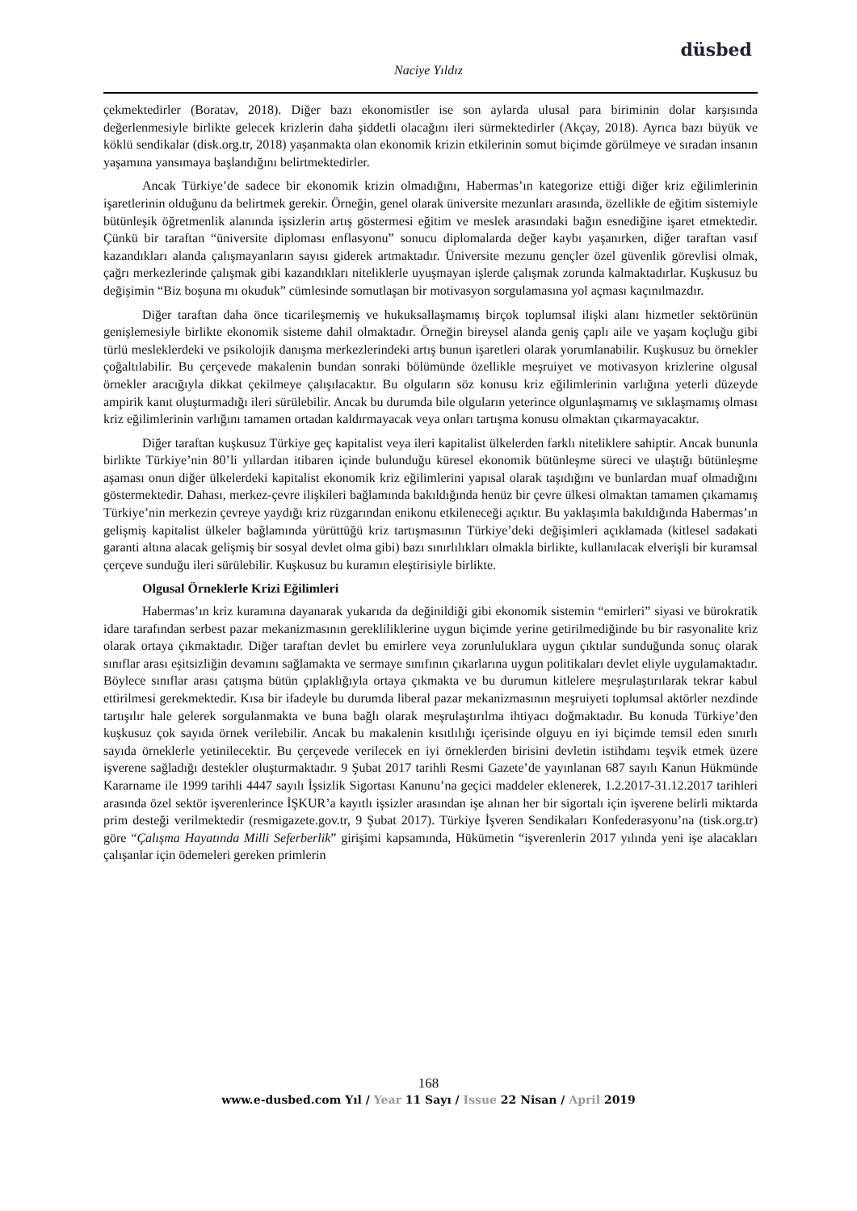düsbed
Naciye Yıldız
çekmektedirler (Boratav, 2018). Diğer bazı ekonomistler ise son aylarda ulusal para biriminin dolar karşısında değerlenmesiyle birlikte gelecek krizlerin daha şiddetli olacağını ileri sürmektedirler (Akçay, 2018). Ayrıca bazı büyük ve köklü sendikalar (disk.org.tr, 2018) yaşanmakta olan ekonomik krizin etkilerinin somut biçimde görülmeye ve sıradan insanın yaşamına yansımaya başlandığını belirtmektedirler.
Ancak Türkiye’de sadece bir ekonomik krizin olmadığını, Habermas’ın kategorize ettiği diğer kriz eğilimlerinin işaretlerinin olduğunu da belirtmek gerekir. Örneğin, genel olarak üniversite mezunları arasında, özellikle de eğitim sistemiyle bütünleşik öğretmenlik alanında işsizlerin artış göstermesi eğitim ve meslek arasındaki bağın esnediğine işaret etmektedir. Çünkü bir taraftan “üniversite diploması enflasyonu” sonucu diplomalarda değer kaybı yaşanırken, diğer taraftan vasıf kazandıkları alanda çalışmayanların sayısı giderek artmaktadır. Üniversite mezunu gençler özel güvenlik görevlisi olmak, çağrı merkezlerinde çalışmak gibi kazandıkları niteliklerle uyuşmayan işlerde çalışmak zorunda kalmaktadırlar. Kuşkusuz bu değişimin “Biz boşuna mı okuduk” cümlesinde somutlaşan bir motivasyon sorgulamasına yol açması kaçınılmazdır.
Diğer taraftan daha önce ticarileşmemiş ve hukuksallaşmamış birçok toplumsal ilişki alanı hizmetler sektörünün genişlemesiyle birlikte ekonomik sisteme dahil olmaktadır. Örneğin bireysel alanda geniş çaplı aile ve yaşam koçluğu gibi türlü mesleklerdeki ve psikolojik danışma merkezlerindeki artış bunun işaretleri olarak yorumlanabilir. Kuşkusuz bu örnekler çoğaltılabilir. Bu çerçevede makalenin bundan sonraki bölümünde özellikle meşruiyet ve motivasyon krizlerine olgusal örnekler aracığıyla dikkat çekilmeye çalışılacaktır. Bu olguların söz konusu kriz eğilimlerinin varlığına yeterli düzeyde ampirik kanıt oluşturmadığı ileri sürülebilir. Ancak bu durumda bile olguların yeterince olgunlaşmamış ve sıklaşmamış olması kriz eğilimlerinin varlığını tamamen ortadan kaldırmayacak veya onları tartışma konusu olmaktan çıkarmayacaktır.
Diğer taraftan kuşkusuz Türkiye geç kapitalist veya ileri kapitalist ülkelerden farklı niteliklere sahiptir. Ancak bununla birlikte Türkiye’nin 80’li yıllardan itibaren içinde bulunduğu küresel ekonomik bütünleşme süreci ve ulaştığı bütünleşme aşaması onun diğer ülkelerdeki kapitalist ekonomik kriz eğilimlerini yapısal olarak taşıdığını ve bunlardan muaf olmadığını göstermektedir. Dahası, merkez-çevre ilişkileri bağlamında bakıldığında henüz bir çevre ülkesi olmaktan tamamen çıkamamış Türkiye’nin merkezin çevreye yaydığı kriz rüzgarından enikonu etkileneceği açıktır. Bu yaklaşımla bakıldığında Habermas’ın gelişmiş kapitalist ülkeler bağlamında yürüttüğü kriz tartışmasının Türkiye’deki değişimleri açıklamada (kitlesel sadakati garanti altına alacak gelişmiş bir sosyal devlet olma gibi) bazı sınırlılıkları olmakla birlikte, kullanılacak elverişli bir kuramsal çerçeve sunduğu ileri sürülebilir. Kuşkusuz bu kuramın eleştirisiyle birlikte.
Olgusal Örneklerle Krizi Eğilimleri
Habermas’ın kriz kuramına dayanarak yukarıda da değinildiği gibi ekonomik sistemin “emirleri” siyasi ve bürokratik idare tarafından serbest pazar mekanizmasının gerekliliklerine uygun biçimde yerine getirilmediğinde bu bir rasyonalite kriz olarak ortaya çıkmaktadır. Diğer taraftan devlet bu emirlere veya zorunluluklara uygun çıktılar sunduğunda sonuç olarak sınıflar arası eşitsizliğin devamını sağlamakta ve sermaye sınıfının çıkarlarına uygun politikaları devlet eliyle uygulamaktadır. Böylece sınıflar arası çatışma bütün çıplaklığıyla ortaya çıkmakta ve bu durumun kitlelere meşrulaştırılarak tekrar kabul ettirilmesi gerekmektedir. Kısa bir ifadeyle bu durumda liberal pazar mekanizmasının meşruiyeti toplumsal aktörler nezdinde tartışılır hale gelerek sorgulanmakta ve buna bağlı olarak meşrulaştırılma ihtiyacı doğmaktadır. Bu konuda Türkiye’den kuşkusuz çok sayıda örnek verilebilir. Ancak bu makalenin kısıtlılığı içerisinde olguyu en iyi biçimde temsil eden sınırlı sayıda örneklerle yetinilecektir. Bu çerçevede verilecek en iyi örneklerden birisini devletin istihdamı teşvik etmek üzere işverene sağladığı destekler oluşturmaktadır. 9 Şubat 2017 tarihli Resmi Gazete’de yayınlanan 687 sayılı Kanun Hükmünde Kararname ile 1999 tarihli 4447 sayılı İşsizlik Sigortası Kanunu’na geçici maddeler eklenerek, 1.2.2017-31.12.2017 tarihleri arasında özel sektör işverenlerince İŞKUR’a kayıtlı işsizler arasından işe alınan her bir sigortalı için işverene belirli miktarda prim desteği verilmektedir (resmigazete.gov.tr, 9 Şubat 2017). Türkiye İşveren Sendikaları Konfederasyonu’na (tisk.org.tr) göre “Çalışma Hayatında Milli Seferberlik” girişimi kapsamında, Hükümetin “işverenlerin 2017 yılında yeni işe alacakları çalışanlar için ödemeleri gereken primlerin
168
www.e-dusbed.com Yıl / Year 11 Sayı / Issue 22 Nisan / April 2019